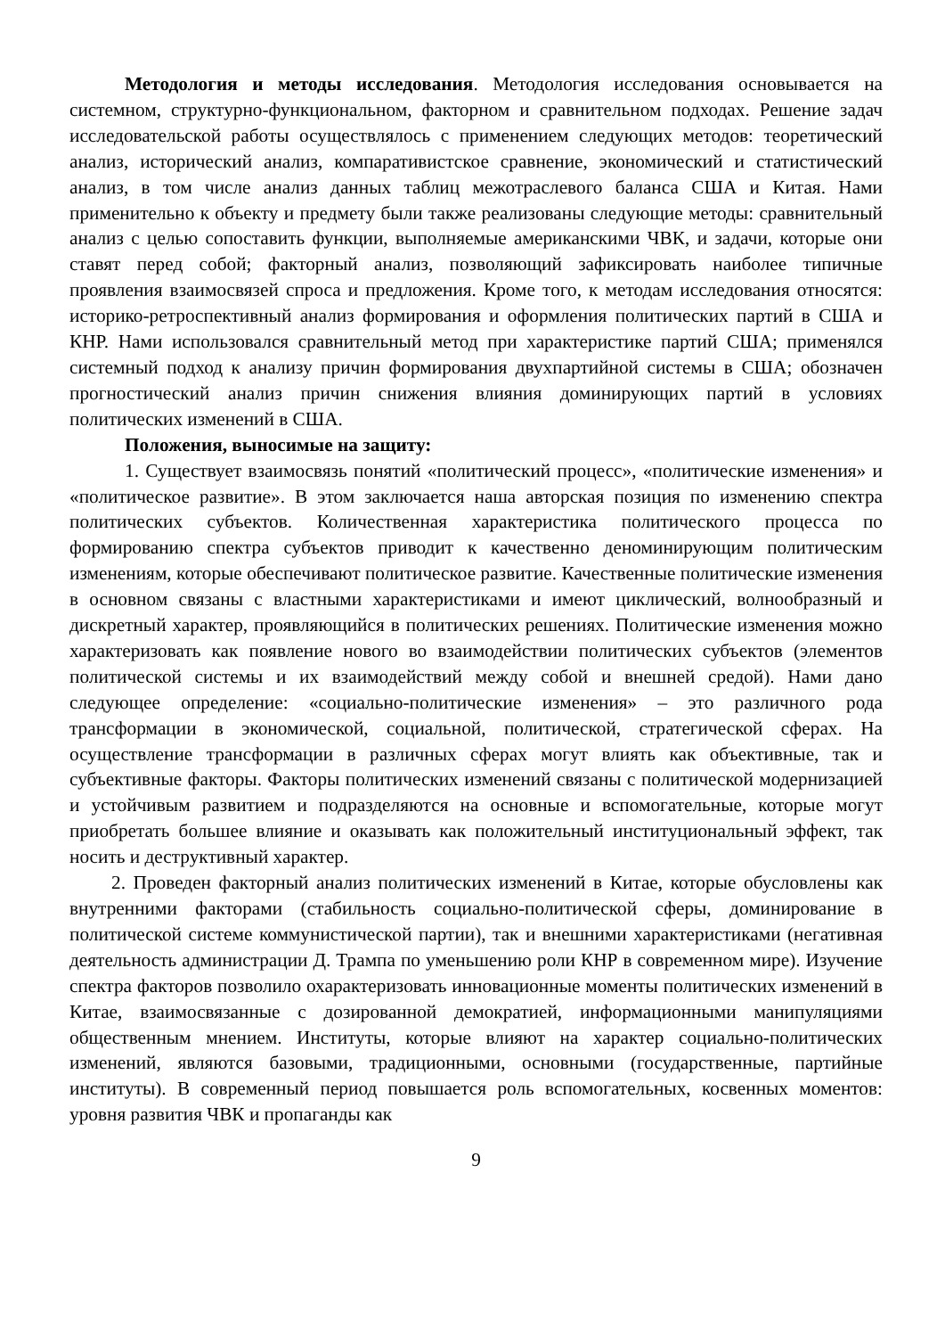Методология и методы исследования. Методология исследования основывается на системном, структурно-функциональном, факторном и сравнительном подходах. Решение задач исследовательской работы осуществлялось с применением следующих методов: теоретический анализ, исторический анализ, компаративистское сравнение, экономический и статистический анализ, в том числе анализ данных таблиц межотраслевого баланса США и Китая. Нами применительно к объекту и предмету были также реализованы следующие методы: сравнительный анализ с целью сопоставить функции, выполняемые американскими ЧВК, и задачи, которые они ставят перед собой; факторный анализ, позволяющий зафиксировать наиболее типичные проявления взаимосвязей спроса и предложения. Кроме того, к методам исследования относятся: историко-ретроспективный анализ формирования и оформления политических партий в США и КНР. Нами использовался сравнительный метод при характеристике партий США; применялся системный подход к анализу причин формирования двухпартийной системы в США; обозначен прогностический анализ причин снижения влияния доминирующих партий в условиях политических изменений в США.
Положения, выносимые на защиту:
1. Существует взаимосвязь понятий «политический процесс», «политические изменения» и «политическое развитие». В этом заключается наша авторская позиция по изменению спектра политических субъектов. Количественная характеристика политического процесса по формированию спектра субъектов приводит к качественно деноминирующим политическим изменениям, которые обеспечивают политическое развитие. Качественные политические изменения в основном связаны с властными характеристиками и имеют циклический, волнообразный и дискретный характер, проявляющийся в политических решениях. Политические изменения можно характеризовать как появление нового во взаимодействии политических субъектов (элементов политической системы и их взаимодействий между собой и внешней средой). Нами дано следующее определение: «социально-политические изменения» – это различного рода трансформации в экономической, социальной, политической, стратегической сферах. На осуществление трансформации в различных сферах могут влиять как объективные, так и субъективные факторы. Факторы политических изменений связаны с политической модернизацией и устойчивым развитием и подразделяются на основные и вспомогательные, которые могут приобретать большее влияние и оказывать как положительный институциональный эффект, так носить и деструктивный характер.
2. Проведен факторный анализ политических изменений в Китае, которые обусловлены как внутренними факторами (стабильность социально-политической сферы, доминирование в политической системе коммунистической партии), так и внешними характеристиками (негативная деятельность администрации Д. Трампа по уменьшению роли КНР в современном мире). Изучение спектра факторов позволило охарактеризовать инновационные моменты политических изменений в Китае, взаимосвязанные с дозированной демократией, информационными манипуляциями общественным мнением. Институты, которые влияют на характер социально-политических изменений, являются базовыми, традиционными, основными (государственные, партийные институты). В современный период повышается роль вспомогательных, косвенных моментов: уровня развития ЧВК и пропаганды как
9